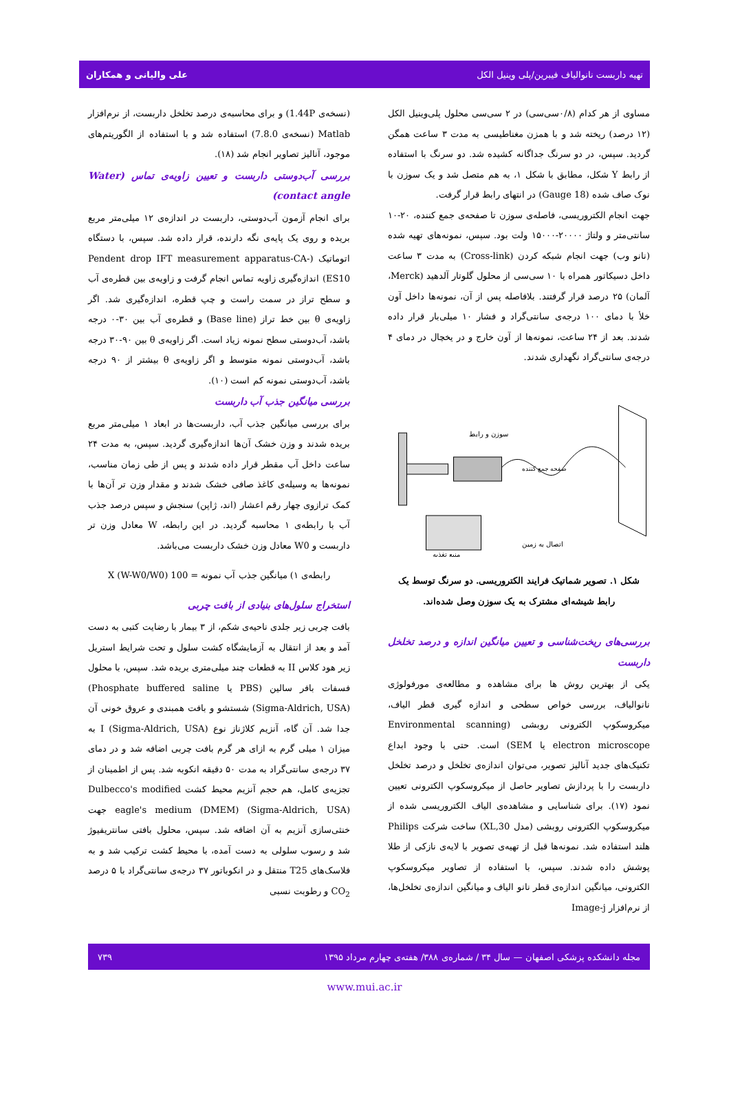تهیه داربست نانوالیاف فیبرین/پلی وینیل الکل علی والیانی و همکاران
مساوی از هر کدام (۰/۸سی‌سی) در ۲ سی‌سی محلول پلی‌وینیل الکل (۱۲ درصد) ریخته شد و با همزن مغناطیسی به مدت ۳ ساعت همگن گردید. سپس، در دو سرنگ جداگانه کشیده شد. دو سرنگ با استفاده از رابط Y شکل، مطابق با شکل ۱، به هم متصل شد و یک سوزن با نوک صاف شده (18 Gauge) در انتهای رابط قرار گرفت.
جهت انجام الکتروریسی، فاصله‌ی سوزن تا صفحه‌ی جمع کننده، ۲۰-۱۰ سانتی‌متر و ولتاژ ۲۰۰۰۰-۱۵۰۰۰ ولت بود. سپس، نمونه‌های تهیه شده (نانو وب) جهت انجام شبکه کردن (Cross-link) به مدت ۳ ساعت داخل دسیکاتور همراه با ۱۰ سی‌سی از محلول گلوتار آلدهید (Merck، آلمان) ۲۵ درصد قرار گرفتند. بلافاصله پس از آن، نمونه‌ها داخل آون خلأ با دمای ۱۰۰ درجه‌ی سانتی‌گراد و فشار ۱۰ میلی‌بار قرار داده شدند. بعد از ۲۴ ساعت، نمونه‌ها از آون خارج و در یخچال در دمای ۴ درجه‌ی سانتی‌گراد نگهداری شدند.
سوزن و رابط
اتصال به زمین
منبع تغذیه
صفحه جمع کننده
شکل ۱. تصویر شماتیک فرایند الکتروریسی. دو سرنگ توسط یک رابط شیشه‌ای مشترک به یک سوزن وصل شده‌اند.
بررسی‌های ریخت‌شناسی و تعیین میانگین اندازه و درصد تخلخل داربست
یکی از بهترین روش ها برای مشاهده و مطالعه‌ی مورفولوژی نانوالیاف، بررسی خواص سطحی و اندازه گیری قطر الیاف، میکروسکوپ الکترونی روبشی (Environmental scanning electron microscope یا SEM) است. حتی با وجود ابداع تکنیک‌های جدید آنالیز تصویر، می‌توان اندازه‌ی تخلخل و درصد تخلخل داربست را با پردازش تصاویر حاصل از میکروسکوپ الکترونی تعیین نمود (۱۷). برای شناسایی و مشاهده‌ی الیاف الکتروریسی شده از میکروسکوپ الکترونی روبشی (مدل XL,30) ساخت شرکت Philips هلند استفاده شد. نمونه‌ها قبل از تهیه‌ی تصویر با لایه‌ی نازکی از طلا پوشش داده شدند. سپس، با استفاده از تصاویر میکروسکوپ الکترونی، میانگین اندازه‌ی قطر نانو الیاف و میانگین اندازه‌ی تخلخل‌ها، از نرم‌افزار Image-j
(نسخه‌ی 1.44P) و برای محاسبه‌ی درصد تخلخل داربست، از نرم‌افزار Matlab (نسخه‌ی 7.8.0) استفاده شد و با استفاده از الگوریتم‌های موجود، آنالیز تصاویر انجام شد (۱۸).
بررسی آب‌دوستی داربست و تعیین زاویه‌ی تماس (Water contact angle)
برای انجام آزمون آب‌دوستی، داربست در اندازه‌ی ۱۲ میلی‌متر مربع بریده و روی یک پایه‌ی نگه دارنده، قرار داده شد. سپس، با دستگاه اتوماتیک (Pendent drop IFT measurement apparatus-CA-ES10) اندازه‌گیری زاویه تماس انجام گرفت و زاویه‌ی بین قطره‌ی آب و سطح تراز در سمت راست و چپ قطره، اندازه‌گیری شد. اگر زاویه‌ی θ بین خط تراز (Base line) و قطره‌ی آب بین ۳۰-۰ درجه باشد، آب‌دوستی سطح نمونه زیاد است. اگر زاویه‌ی θ بین ۹۰-۳۰ درجه باشد، آب‌دوستی نمونه متوسط و اگر زاویه‌ی θ بیشتر از ۹۰ درجه باشد، آب‌دوستی نمونه کم است (۱۰).
بررسی میانگین جذب آب داربست
برای بررسی میانگین جذب آب، داربست‌ها در ابعاد ۱ میلی‌متر مربع بریده شدند و وزن خشک آن‌ها اندازه‌گیری گردید. سپس، به مدت ۲۴ ساعت داخل آب مقطر قرار داده شدند و پس از طی زمان مناسب، نمونه‌ها به وسیله‌ی کاغذ صافی خشک شدند و مقدار وزن تر آن‌ها با کمک ترازوی چهار رقم اعشار (اند، ژاپن) سنجش و سپس درصد جذب آب با رابطه‌ی ۱ محاسبه گردید. در این رابطه، W معادل وزن تر داربست و W0 معادل وزن خشک داربست می‌باشد.
رابطه‌ی ۱) میانگین جذب آب نمونه = 100 (W-W0/W0) X
استخراج سلول‌های بنیادی از بافت چربی
بافت چربی زیر جلدی ناحیه‌ی شکم، از ۳ بیمار با رضایت کتبی به دست آمد و بعد از انتقال به آزمایشگاه کشت سلول و تحت شرایط استریل زیر هود کلاس II به قطعات چند میلی‌متری بریده شد. سپس، با محلول فسفات بافر سالین (PBS یا Phosphate buffered saline) (Sigma-Aldrich, USA) شستشو و بافت همبندی و عروق خونی آن جدا شد. آن گاه، آنزیم کلاژناز نوع I (Sigma-Aldrich, USA) به میزان ۱ میلی گرم به ازای هر گرم بافت چربی اضافه شد و در دمای ۳۷ درجه‌ی سانتی‌گراد به مدت ۵۰ دقیقه انکوبه شد. پس از اطمینان از تجزیه‌ی کامل، هم حجم آنزیم محیط کشت Dulbecco's modified eagle's medium (DMEM) (Sigma-Aldrich, USA) جهت خنثی‌سازی آنزیم به آن اضافه شد. سپس، محلول بافتی سانتریفیوژ شد و رسوب سلولی به دست آمده، با محیط کشت ترکیب شد و به فلاسک‌های T25 منتقل و در انکوباتور ۳۷ درجه‌ی سانتی‌گراد با ۵ درصد CO<sub>2</sub> و رطوبت نسبی
مجله دانشکده پزشکی اصفهان — سال ۳۴ / شماره‌ی ۳۸۸/ هفته‌ی چهارم مرداد ۱۳۹۵ ۷۳۹
www.mui.ac.ir